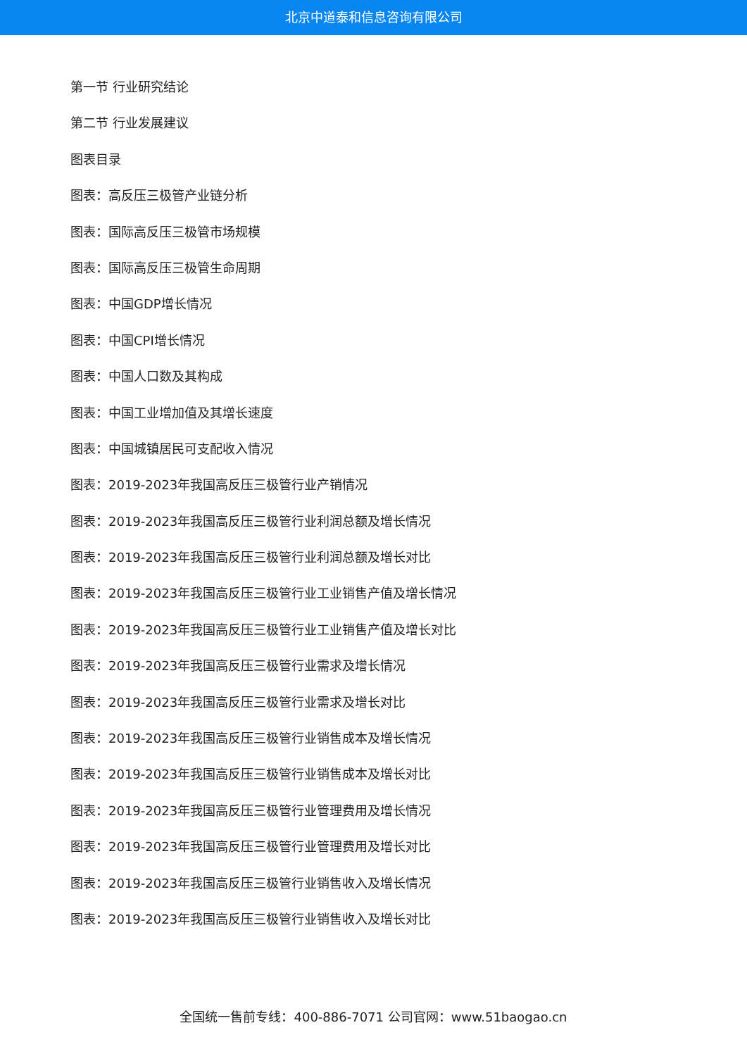北京中道泰和信息咨询有限公司
第一节 行业研究结论
第二节 行业发展建议
图表目录
图表：高反压三极管产业链分析
图表：国际高反压三极管市场规模
图表：国际高反压三极管生命周期
图表：中国GDP增长情况
图表：中国CPI增长情况
图表：中国人口数及其构成
图表：中国工业增加值及其增长速度
图表：中国城镇居民可支配收入情况
图表：2019-2023年我国高反压三极管行业产销情况
图表：2019-2023年我国高反压三极管行业利润总额及增长情况
图表：2019-2023年我国高反压三极管行业利润总额及增长对比
图表：2019-2023年我国高反压三极管行业工业销售产值及增长情况
图表：2019-2023年我国高反压三极管行业工业销售产值及增长对比
图表：2019-2023年我国高反压三极管行业需求及增长情况
图表：2019-2023年我国高反压三极管行业需求及增长对比
图表：2019-2023年我国高反压三极管行业销售成本及增长情况
图表：2019-2023年我国高反压三极管行业销售成本及增长对比
图表：2019-2023年我国高反压三极管行业管理费用及增长情况
图表：2019-2023年我国高反压三极管行业管理费用及增长对比
图表：2019-2023年我国高反压三极管行业销售收入及增长情况
图表：2019-2023年我国高反压三极管行业销售收入及增长对比
全国统一售前专线：400-886-7071 公司官网：www.51baogao.cn